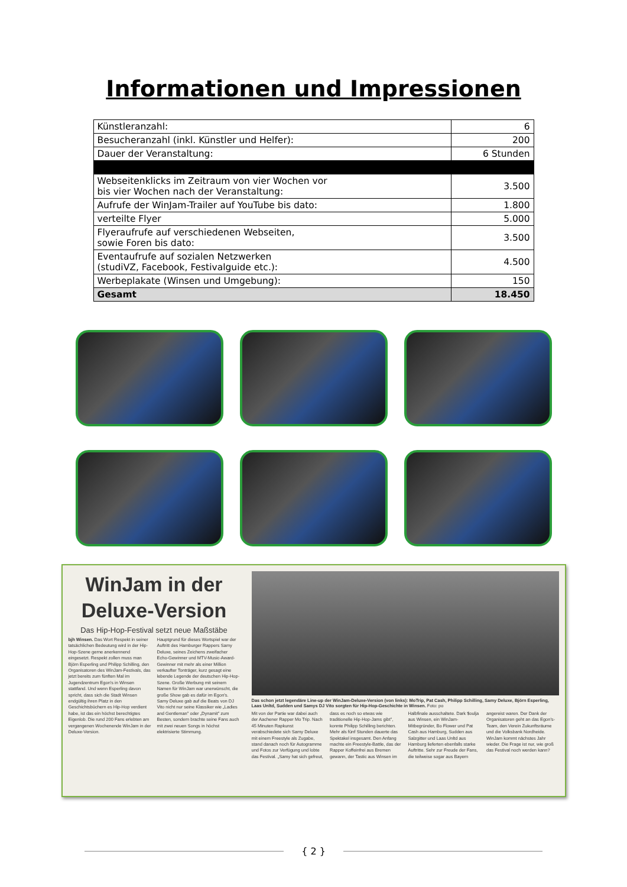Informationen und Impressionen
| Künstleranzahl: | 6 |
| Besucheranzahl (inkl. Künstler und Helfer): | 200 |
| Dauer der Veranstaltung: | 6 Stunden |
| Webseitenklicks im Zeitraum von vier Wochen vor bis vier Wochen nach der Veranstaltung: | 3.500 |
| Aufrufe der WinJam-Trailer auf YouTube bis dato: | 1.800 |
| verteilte Flyer | 5.000 |
| Flyeraufrufe auf verschiedenen Webseiten, sowie Foren bis dato: | 3.500 |
| Eventaufrufe auf sozialen Netzwerken (studiVZ, Facebook, Festivalguide etc.): | 4.500 |
| Werbeplakate (Winsen und Umgebung): | 150 |
| Gesamt | 18.450 |
WinJam in der Deluxe-Version
Das Hip-Hop-Festival setzt neue Maßstäbe
bjh Winsen. Das Wort Respekt in seiner tatsächlichen Bedeutung wird in der Hip-Hop-Szene gerne anerkennend eingesetzt. Respekt zollen muss man Björn Esperling und Philipp Schilling, den Organisatoren des WinJam-Festivals, das jetzt bereits zum fünften Mal im Jugendzentrum Egon's in Winsen stattfand. Und wenn Esperling davon spricht, dass sich die Stadt Winsen endgültig ihren Platz in den Geschichtsbüchern es Hip-Hop verdient habe, ist das ein höchst berechtigtes Eigenlob. Die rund 200 Fans erlebten am vergangenen Wochenende WinJam in der Deluxe-Version.
Hauptgrund für dieses Wortspiel war der Auftritt des Hamburger Rappers Samy Deluxe, seines Zeichens zweifacher Echo-Gewinner und MTV-Music-Award-Gewinner mit mehr als einer Million verkaufter Tonträger, kurz gesagt eine lebende Legende der deutschen Hip-Hop-Szene. Große Werbung mit seinem Namen für WinJam war unerwünscht, die große Show gab es dafür im Egon's. Samy Deluxe gab auf die Beats von DJ Vito nicht nur seine Klassiker wie „Ladies and Gentleman" oder „Dynamit" zum Besten, sondern brachte seine Fans auch mit zwei neuen Songs in höchst elektrisierte Stimmung.
Das schon jetzt legendäre Line-up der WinJam-Deluxe-Version (von links): MoTrip, Pat Cash, Philipp Schilling, Samy Deluxe, Björn Esperling, Laas Unltd, Sudden und Samys DJ Vito sorgten für Hip-Hop-Geschichte in Winsen. Foto: po
Mit von der Partie war dabei auch der Aachener Rapper Mo Trip. Nach 45 Minuten Rapkunst verabschiedete sich Samy Deluxe mit einem Freestyle als Zugabe, stand danach noch für Autogramme und Fotos zur Verfügung und lobte das Festival. „Samy hat sich gefreut, dass es noch so etwas wie traditionelle Hip-Hop-Jams gibt", konnte Philipp Schilling berichten. Mehr als fünf Stunden dauerte das Spektakel insgesamt. Den Anfang machte ein Freestyle-Battle, das der Rapper Koffeinfrei aus Bremen gewann, der Tastic aus Winsen im Halbfinale ausschaltete. Dark $oulja aus Winsen, ein WinJam-Mitbegründer, Bo Flower und Pat Cash aus Hamburg, Sudden aus Salzgitter und Laas Unltd aus Hamburg lieferten ebenfalls starke Auftritte. Sehr zur Freude der Fans, die teilweise sogar aus Bayern angereist waren. Der Dank der Organisatoren geht an das Egon's-Team, den Verein Zukunftsräume und die Volksbank Nordheide. WinJam kommt nächstes Jahr wieder. Die Frage ist nur, wie groß das Festival noch werden kann?
{ 2 }